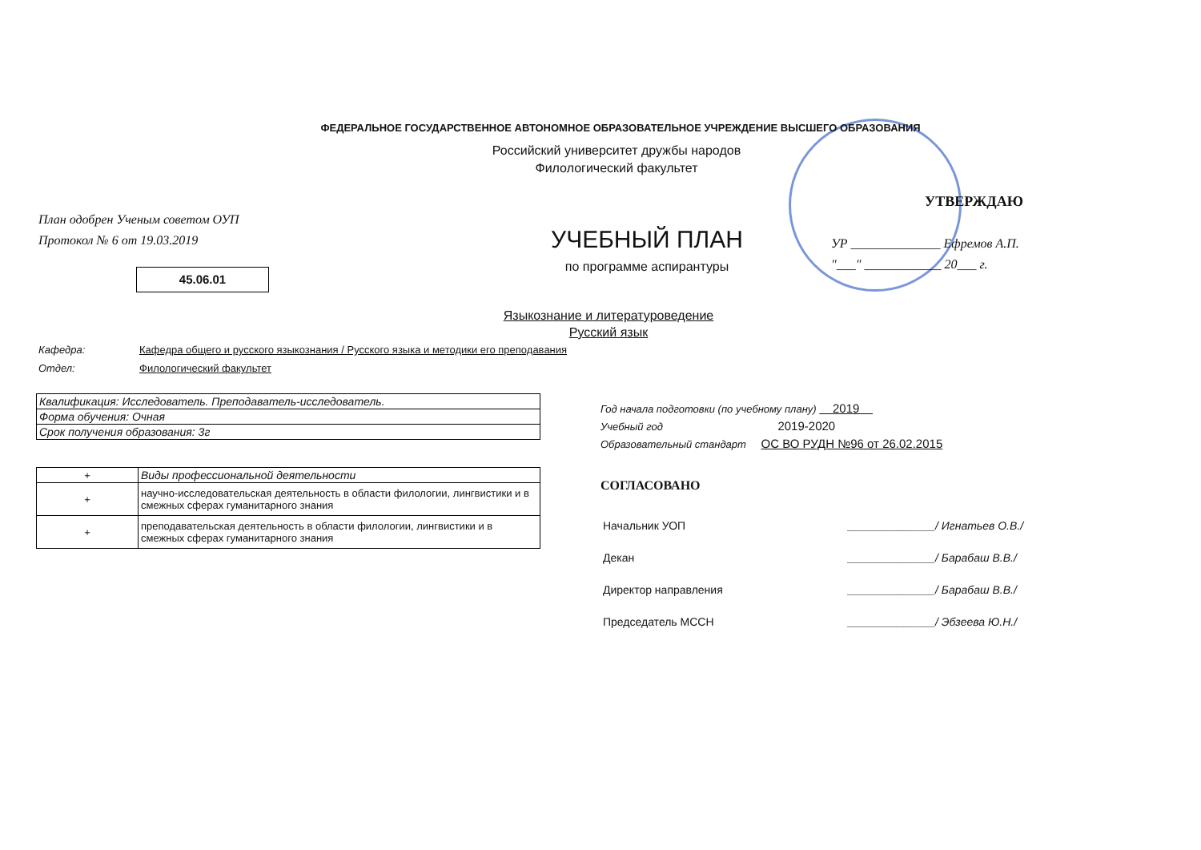ФЕДЕРАЛЬНОЕ ГОСУДАРСТВЕННОЕ АВТОНОМНОЕ ОБРАЗОВАТЕЛЬНОЕ УЧРЕЖДЕНИЕ ВЫСШЕГО ОБРАЗОВАНИЯ
Российский университет дружбы народов
Филологический факультет
План одобрен Ученым советом ОУП
Протокол № 6 от 19.03.2019
45.06.01
УТВЕРЖДАЮ
УЧЕБНЫЙ ПЛАН
по программе аспирантуры
УР ______________ Ефремов А.П.
"___" ____________ 20___ г.
Языкознание и литературоведение
Русский язык
Кафедра: Кафедра общего и русского языкознания / Русского языка и методики его преподавания
Отдел: Филологический факультет
| Квалификация: Исследователь. Преподаватель-исследователь. |
| Форма обучения: Очная |
| Срок получения образования: 3г |
| + | Виды профессиональной деятельности |
| --- | --- |
| + | научно-исследовательская деятельность в области филологии, лингвистики и в смежных сферах гуманитарного знания |
| + | преподавательская деятельность в области филологии, лингвистики и в смежных сферах гуманитарного знания |
Год начала подготовки (по учебному плану) 2019
Учебный год 2019-2020
Образовательный стандарт ОС ВО РУДН №96 от 26.02.2015
СОГЛАСОВАНО
| Начальник УОП | ______________/ Игнатьев О.В./ |
| Декан | ______________/ Барабаш В.В./ |
| Директор направления | ______________/ Барабаш В.В./ |
| Председатель МССН | ______________/ Эбзеева Ю.Н./ |